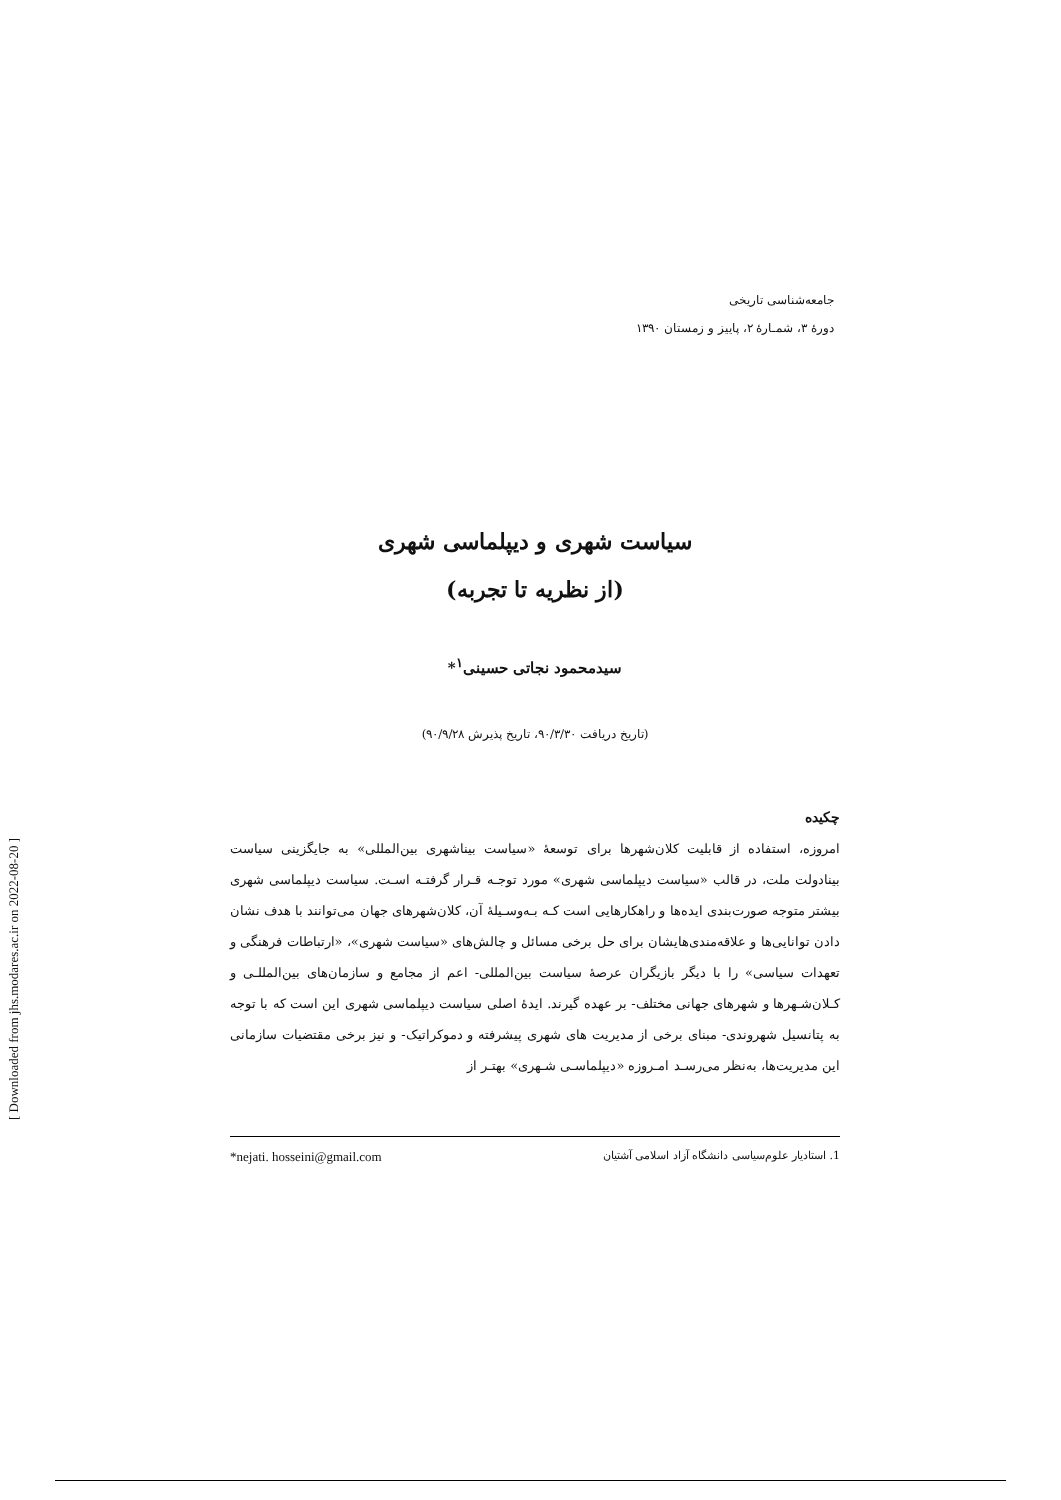[ Downloaded from jhs.modares.ac.ir on 2022-08-20 ]
جامعه‌شناسی تاریخی
دورۀ ۳، شمـارۀ ۲، پاییز و زمستان ۱۳۹۰
سیاست شهری و دیپلماسی شهری
(از نظریه تا تجربه)
سیدمحمود نجاتی حسینی<sup>۱</sup>*
(تاریخ دریافت ۹۰/۳/۳۰، تاریخ پذیرش ۹۰/۹/۲۸)
چکیده
امروزه، استفاده از قابلیت کلان‌شهرها برای توسعۀ «سیاست بیناشهری بین‌المللی» به جایگزینی سیاست بینادولت ملت، در قالب «سیاست دیپلماسی شهری» مورد توجـه قـرار گرفتـه اسـت. سیاست دیپلماسی شهری بیشتر متوجه صورت‌بندی ایده‌ها و راهکارهایی است کـه بـه‌وسـیلۀ آن، کلان‌شهرهای جهان می‌توانند با هدف نشان دادن توانایی‌ها و علاقه‌مندی‌هایشان برای حل برخی مسائل و چالش‌های «سیاست شهری»، «ارتباطات فرهنگی و تعهدات سیاسی» را با دیگر بازیگران عرصۀ سیاست بین‌المللی- اعم از مجامع و سازمان‌های بین‌المللـی و کـلان‌شـهرها و شهرهای جهانی مختلف- بر عهده گیرند. ایدۀ اصلی سیاست دیپلماسی شهری این است که با توجه به پتانسیل شهروندی- مبنای برخی از مدیریت های شهری پیشرفته و دموکراتیک- و نیز برخی مقتضیات سازمانی این مدیریت‌ها، به‌نظر می‌رسـد امـروزه «دیپلماسـی شـهری» بهتـر از
1. استادیار علوم‌سیاسی دانشگاه آزاد اسلامی آشتیان *nejati. hosseini@gmail.com